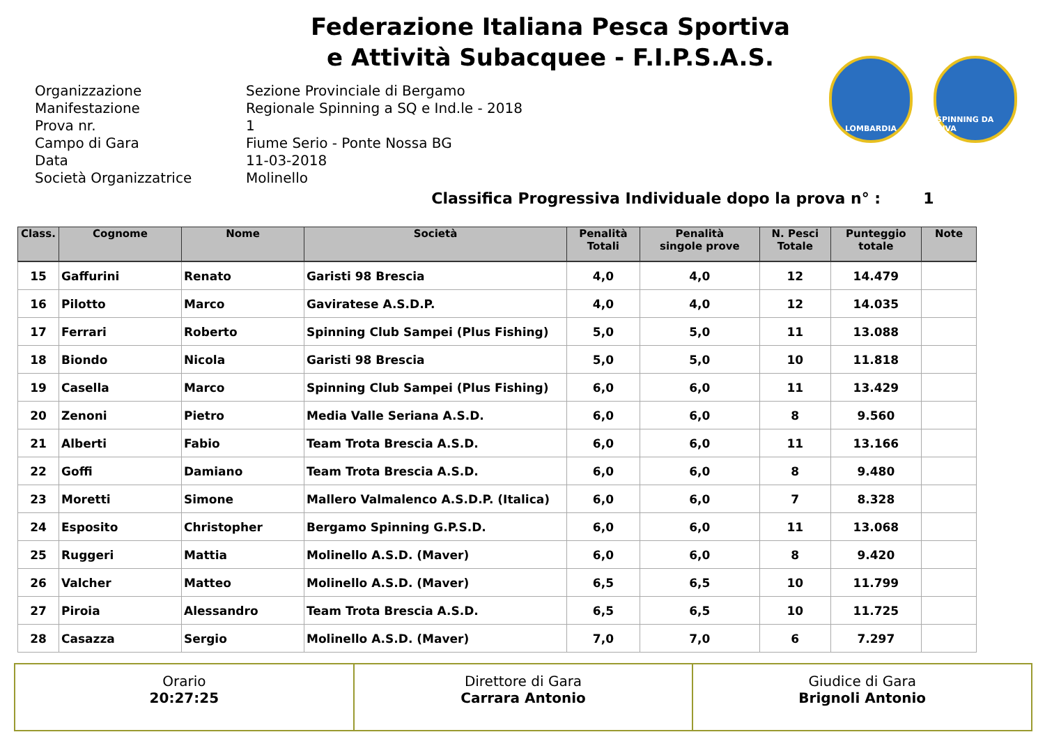Federazione Italiana Pesca Sportiva
e Attività Subacquee - F.I.P.S.A.S.
LOMBARDIA SPINNING DA RIVA
Organizzazione Sezione Provinciale di Bergamo
Manifestazione Regionale Spinning a SQ e Ind.le - 2018
Prova nr. 1
Campo di Gara Fiume Serio - Ponte Nossa BG
Data 11-03-2018
Società Organizzatrice Molinello
Classifica Progressiva Individuale dopo la prova n° : 1
| Class. | Cognome | Nome | Società | Penalità Totali | Penalità singole prove | N. Pesci Totale | Punteggio totale | Note |
| --- | --- | --- | --- | --- | --- | --- | --- | --- |
| 15 | Gaffurini | Renato | Garisti 98 Brescia | 4,0 | 4,0 | 12 | 14.479 | |
| 16 | Pilotto | Marco | Gaviratese A.S.D.P. | 4,0 | 4,0 | 12 | 14.035 | |
| 17 | Ferrari | Roberto | Spinning Club Sampei (Plus Fishing) | 5,0 | 5,0 | 11 | 13.088 | |
| 18 | Biondo | Nicola | Garisti 98 Brescia | 5,0 | 5,0 | 10 | 11.818 | |
| 19 | Casella | Marco | Spinning Club Sampei (Plus Fishing) | 6,0 | 6,0 | 11 | 13.429 | |
| 20 | Zenoni | Pietro | Media Valle Seriana A.S.D. | 6,0 | 6,0 | 8 | 9.560 | |
| 21 | Alberti | Fabio | Team Trota Brescia A.S.D. | 6,0 | 6,0 | 11 | 13.166 | |
| 22 | Goffi | Damiano | Team Trota Brescia A.S.D. | 6,0 | 6,0 | 8 | 9.480 | |
| 23 | Moretti | Simone | Mallero Valmalenco A.S.D.P. (Italica) | 6,0 | 6,0 | 7 | 8.328 | |
| 24 | Esposito | Christopher | Bergamo Spinning G.P.S.D. | 6,0 | 6,0 | 11 | 13.068 | |
| 25 | Ruggeri | Mattia | Molinello A.S.D. (Maver) | 6,0 | 6,0 | 8 | 9.420 | |
| 26 | Valcher | Matteo | Molinello A.S.D. (Maver) | 6,5 | 6,5 | 10 | 11.799 | |
| 27 | Piroia | Alessandro | Team Trota Brescia A.S.D. | 6,5 | 6,5 | 10 | 11.725 | |
| 28 | Casazza | Sergio | Molinello A.S.D. (Maver) | 7,0 | 7,0 | 6 | 7.297 | |
Orario
20:27:25
Direttore di Gara
Carrara Antonio
Giudice di Gara
Brignoli Antonio